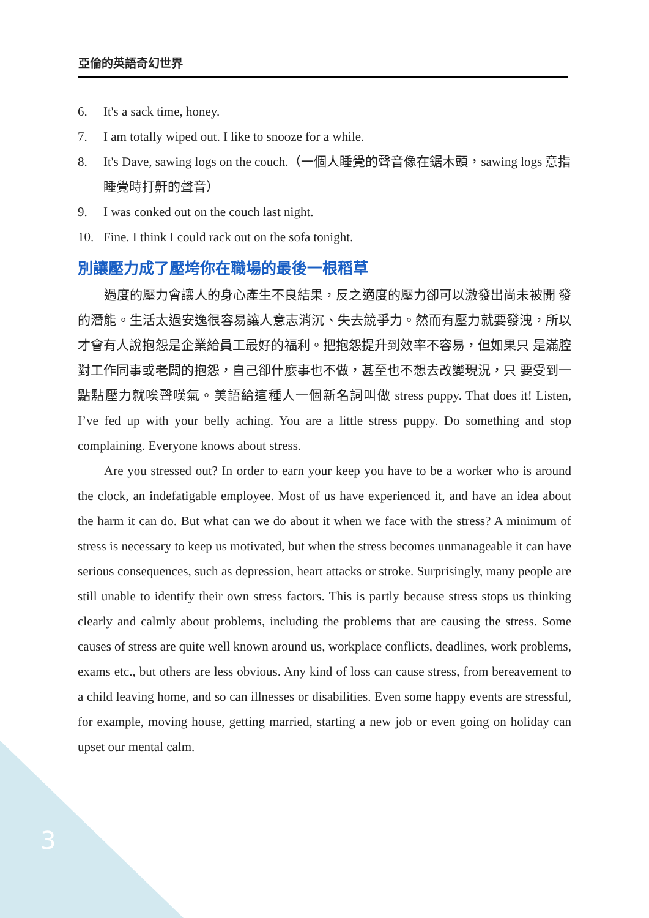亞倫的英語奇幻世界
6. It's a sack time, honey.
7. I am totally wiped out. I like to snooze for a while.
8. It's Dave, sawing logs on the couch.（一個人睡覺的聲音像在鋸木頭，sawing logs 意指睡覺時打鼾的聲音）
9. I was conked out on the couch last night.
10. Fine. I think I could rack out on the sofa tonight.
別讓壓力成了壓垮你在職場的最後一根稻草
過度的壓力會讓人的身心產生不良結果，反之適度的壓力卻可以激發出尚未被開 發的潛能。生活太過安逸很容易讓人意志消沉、失去競爭力。然而有壓力就要發洩，所以才會有人說抱怨是企業給員工最好的福利。把抱怨提升到效率不容易，但如果只 是滿腔對工作同事或老闆的抱怨，自己卻什麼事也不做，甚至也不想去改變現況，只 要受到一點點壓力就唉聲嘆氣。美語給這種人一個新名詞叫做 stress puppy. That does it! Listen, I’ve fed up with your belly aching. You are a little stress puppy. Do something and stop complaining. Everyone knows about stress.
Are you stressed out? In order to earn your keep you have to be a worker who is around the clock, an indefatigable employee. Most of us have experienced it, and have an idea about the harm it can do. But what can we do about it when we face with the stress? A minimum of stress is necessary to keep us motivated, but when the stress becomes unmanageable it can have serious consequences, such as depression, heart attacks or stroke. Surprisingly, many people are still unable to identify their own stress factors. This is partly because stress stops us thinking clearly and calmly about problems, including the problems that are causing the stress. Some causes of stress are quite well known around us, workplace conflicts, deadlines, work problems, exams etc., but others are less obvious. Any kind of loss can cause stress, from bereavement to a child leaving home, and so can illnesses or disabilities. Even some happy events are stressful, for example, moving house, getting married, starting a new job or even going on holiday can upset our mental calm.
3